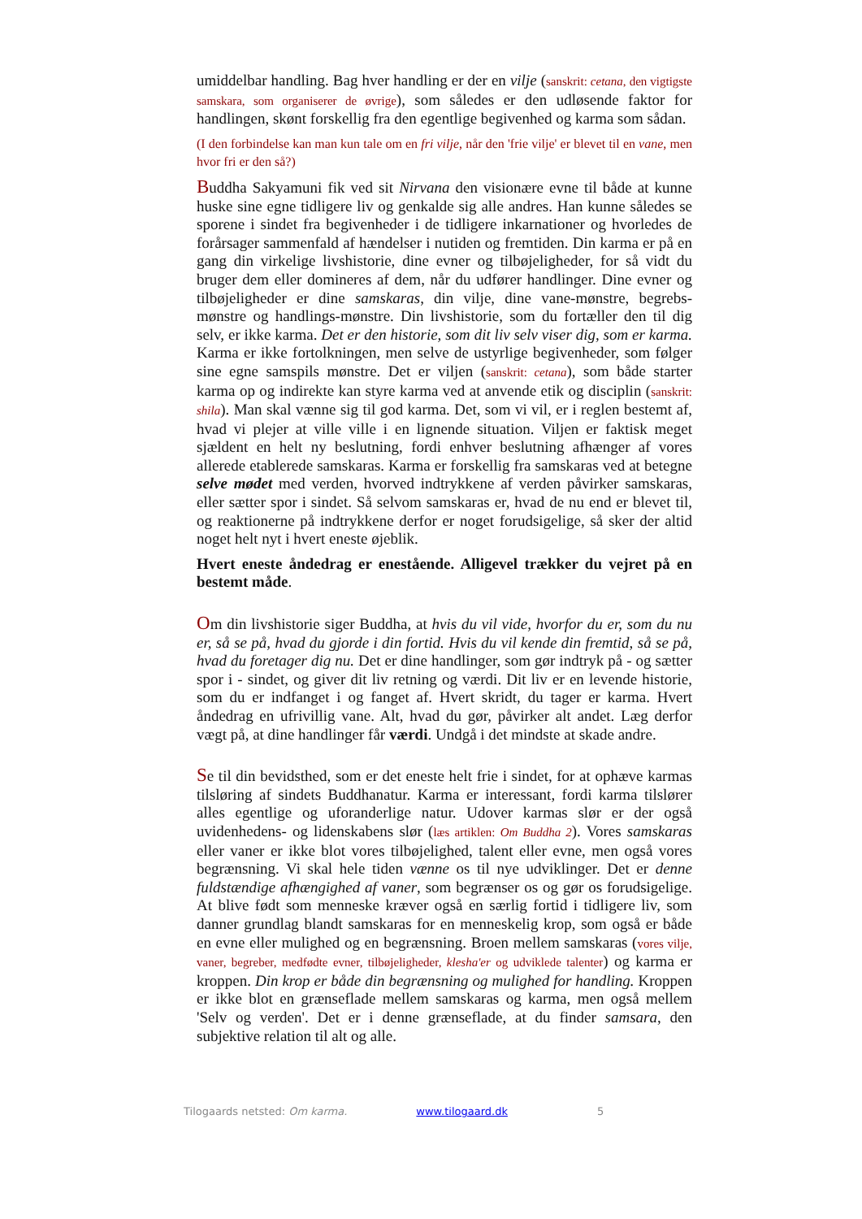umiddelbar handling. Bag hver handling er der en vilje (sanskrit: cetana, den vigtigste samskara, som organiserer de øvrige), som således er den udløsende faktor for handlingen, skønt forskellig fra den egentlige begivenhed og karma som sådan.
(I den forbindelse kan man kun tale om en fri vilje, når den 'frie vilje' er blevet til en vane, men hvor fri er den så?)
Buddha Sakyamuni fik ved sit Nirvana den visionære evne til både at kunne huske sine egne tidligere liv og genkalde sig alle andres. Han kunne således se sporene i sindet fra begivenheder i de tidligere inkarnationer og hvorledes de forårsager sammenfald af hændelser i nutiden og fremtiden. Din karma er på en gang din virkelige livshistorie, dine evner og tilbøjeligheder, for så vidt du bruger dem eller domineres af dem, når du udfører handlinger. Dine evner og tilbøjeligheder er dine samskaras, din vilje, dine vane-mønstre, begrebs-mønstre og handlings-mønstre. Din livshistorie, som du fortæller den til dig selv, er ikke karma. Det er den historie, som dit liv selv viser dig, som er karma. Karma er ikke fortolkningen, men selve de ustyrlige begivenheder, som følger sine egne samspils mønstre. Det er viljen (sanskrit: cetana), som både starter karma op og indirekte kan styre karma ved at anvende etik og disciplin (sanskrit: shila). Man skal vænne sig til god karma. Det, som vi vil, er i reglen bestemt af, hvad vi plejer at ville ville i en lignende situation. Viljen er faktisk meget sjældent en helt ny beslutning, fordi enhver beslutning afhænger af vores allerede etablerede samskaras. Karma er forskellig fra samskaras ved at betegne selve mødet med verden, hvorved indtrykkene af verden påvirker samskaras, eller sætter spor i sindet. Så selvom samskaras er, hvad de nu end er blevet til, og reaktionerne på indtrykkene derfor er noget forudsigelige, så sker der altid noget helt nyt i hvert eneste øjeblik.
Hvert eneste åndedrag er enestående. Alligevel trækker du vejret på en bestemt måde.
Om din livshistorie siger Buddha, at hvis du vil vide, hvorfor du er, som du nu er, så se på, hvad du gjorde i din fortid. Hvis du vil kende din fremtid, så se på, hvad du foretager dig nu. Det er dine handlinger, som gør indtryk på - og sætter spor i - sindet, og giver dit liv retning og værdi. Dit liv er en levende historie, som du er indfanget i og fanget af. Hvert skridt, du tager er karma. Hvert åndedrag en ufrivillig vane. Alt, hvad du gør, påvirker alt andet. Læg derfor vægt på, at dine handlinger får værdi. Undgå i det mindste at skade andre.
Se til din bevidsthed, som er det eneste helt frie i sindet, for at ophæve karmas tilsløring af sindets Buddhanatur. Karma er interessant, fordi karma tilslører alles egentlige og uforanderlige natur. Udover karmas slør er der også uvidenhedens- og lidenskabens slør (læs artiklen: Om Buddha 2). Vores samskaras eller vaner er ikke blot vores tilbøjelighed, talent eller evne, men også vores begrænsning. Vi skal hele tiden vænne os til nye udviklinger. Det er denne fuldstændige afhængighed af vaner, som begrænser os og gør os forudsigelige. At blive født som menneske kræver også en særlig fortid i tidligere liv, som danner grundlag blandt samskaras for en menneskelig krop, som også er både en evne eller mulighed og en begrænsning. Broen mellem samskaras (vores vilje, vaner, begreber, medfødte evner, tilbøjeligheder, klesha'er og udviklede talenter) og karma er kroppen. Din krop er både din begrænsning og mulighed for handling. Kroppen er ikke blot en grænseflade mellem samskaras og karma, men også mellem 'Selv og verden'. Det er i denne grænseflade, at du finder samsara, den subjektive relation til alt og alle.
Tilogaards netsted: Om karma. www.tilogaard.dk 5